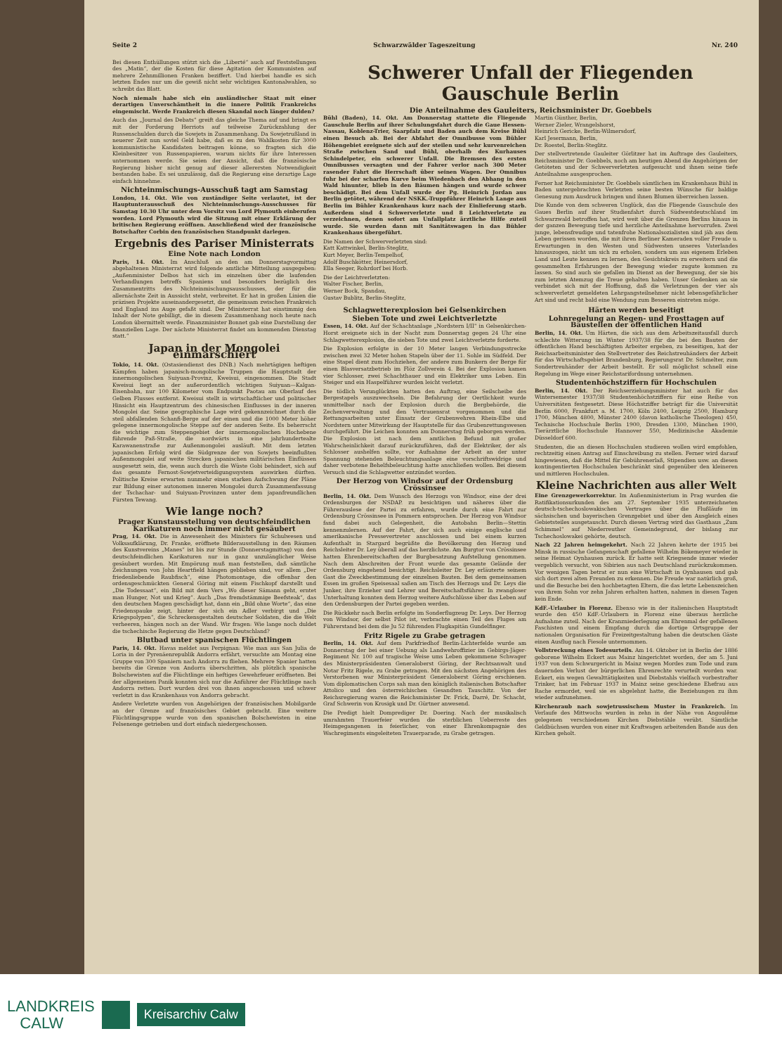Seite 2 Schwarzwälder Tageszeitung Nr. 240
Bei diesen Enthüllungen stützt sich die „Liberté“ auch auf Feststellungen des „Matin“, der die Kosten für diese Agitation der Kommunisten auf mehrere Zehnmillionen Franken beziffert. Und hierbei handle es sich letzten Endes nur um die gewiß nicht sehr wichtigen Kantonalwahlen, so schreibt das Blatt.
Noch niemals habe sich ein ausländischer Staat mit einer derartigen Unverschämtheit in die innere Politik Frankreichs eingemischt. Werde Frankreich diesen Skandal noch länger dulden?
Auch das „Journal des Debats“ greift das gleiche Thema auf und bringt es mit der Forderung Herriots auf teilweise Zurückzahlung der Russenschulden durch die Sowjets in Zusammenhang. Da Sowjetrußland in neuerer Zeit nun soviel Geld habe, daß es zu den Wahlkosten für 3000 kommunistische Kandidaten beitragen könne, so fragten sich die Kleinbesitzer von Russenpapieren, warum nichts für ihre Interessen unternommen werde. Sie seien der Ansicht, daß die französische Regierung bisher nicht genug auf dieser allerersten Notwendigkeit bestanden habe. Es sei unzulässig, daß die Regierung eine derartige Lage einfach hinnehme.
Nichteinmischungs-Ausschuß tagt am Samstag
London, 14. Okt. Wie von zuständiger Seite verlautet, ist der Hauptunterausschuß des Nichteinmischungs-Ausschusses für Samstag 10.30 Uhr unter dem Vorsitz von Lord Plymouth einberufen worden. Lord Plymouth wird die Sitzung mit einer Erklärung der britischen Regierung eröffnen. Anschließend wird der französische Botschafter Corbin den französischen Standpunkt darlegen.
Ergebnis des Pariser Ministerrats
Eine Note nach London
Paris, 14. Okt. Im Anschluß an den am Donnerstagvormittag abgehaltenen Ministerrat wird folgende amtliche Mitteilung ausgegeben: „Außenminister Delbos hat sich im einzelnen über die laufenden Verhandlungen betreffs Spaniens und besonders bezüglich des Zusammentritts des Nichteinmischungsausschusses, der für die allernächste Zeit in Aussicht steht, verbreitet. Er hat in großen Linien die präzisen Projekte auseinandergesetzt, die gemeinsam zwischen Frankreich und England ins Auge gefaßt sind. Der Ministerrat hat einstimmig den Inhalt der Note gebilligt, die in diesem Zusammenhang noch heute nach London übermittelt werde. Finanzminister Bonnet gab eine Darstellung der finanziellen Lage. Der nächste Ministerrat findet am kommenden Dienstag statt.“
Japan in der Mongolei einmarschiert
Tokio, 14. Okt. (Ostasiendienst des DNB.) Nach mehrtägigen heftigen Kämpfen haben japanisch-mongolische Truppen die Hauptstadt der innermongolischen Suiyuan-Provinz, Kweisui, eingenommen. Die Stadt Kweisui liegt an der außerordentlich wichtigen Suiyuan—Kalgan-Eisenbahn, nur 100 Kilometer vom Endpunkt Paotau am Oberlauf des Gelben Flusses entfernt. Kweisui stellt in wirtschaftlicher und politischer Hinsicht ein Hauptzentrum des chinesischen Einflusses in der inneren Mongolei dar. Seine geographische Lage wird gekennzeichnet durch die steil abfallenden Schanfi-Berge auf der einen und die 1000 Meter höher gelegene innermongolische Steppe auf der anderen Seite. Es beherrscht die wichtige zum Steppengebiet der innermongolischen Hochebene führende Paß-Straße, die nordwärts in eine jahrhundertealte Karawanenstraße zur Außenmongolei ausläuft. Mit dem letzten japanischen Erfolg wird die Südgrenze der von Sowjets beeinflußten Außenmongolei auf weite Strecken japanischen militärischen Einflüssen ausgesetzt sein, die, wenn auch durch die Wüste Gobi behindert, sich auf das gesamte Fernost-Sowjetverteidigungssystem auswirken dürften. Politische Kreise erwarten nunmehr einen starken Aufschwung der Pläne zur Bildung einer autonomen inneren Mongolei durch Zusammenfassung der Tschachar- und Suiyuan-Provinzen unter dem japanfreundlichen Fürsten Tewang.
Wie lange noch?
Prager Kunstausstellung von deutschfeindlichen Karikaturen noch immer nicht gesäubert
Prag, 14. Okt. Die in Anwesenheit des Ministers für Schulwesen und Volksaufklärung, Dr. Franke, eröffnete Bilderausstellung in den Räumen des Kunstvereins „Manes“ ist bis zur Stunde (Donnerstagmittag) von den deutschfeindlichen Karikaturen nur in ganz unzulänglicher Weise gesäubert worden. Mit Empörung muß man feststellen, daß sämtliche Zeichnungen von John Heartfield hängen geblieben sind, vor allem „Der friedenliebende Raubfisch“, eine Photomontage, die offenbar den ordensgeschmückten General Göring mit einem Fischkopf darstellt und „Die Todessaat“, ein Bild mit dem Vers „Wo dieser Sämann geht, erntet man Hunger, Not und Krieg“. Auch „Das fremdstämmige Beefsteak“, das den deutschen Magen geschädigt hat, dann ein „Bild ohne Worte“, das eine Friedenspauke zeigt, hinter der sich ein Adler verbirgt und „Die Kriegspolypen“, die Schreckensgestalten deutscher Soldaten, die die Welt verheeren, hängen noch an der Wand. Wir fragen: Wie lange noch duldet die tschechische Regierung die Hetze gegen Deutschland?
Blutbad unter spanischen Flüchtlingen
Paris, 14. Okt. Havas meldet aus Perpignan: Wie man aus San Julia de Loria in der Pyrenäenrepublik Andorra erfährt, versuchte am Montag eine Gruppe von 300 Spaniern nach Andorra zu fliehen. Mehrere Spanier hatten bereits die Grenze von Andorra überschritten, als plötzlich spanische Bolschewisten auf die Flüchtlinge ein heftiges Gewehrfeuer eröffneten. Bei der allgemeinen Panik konnten sich nur die Anführer der Flüchtlinge nach Andorra retten. Dort wurden drei von ihnen angeschossen und schwer verletzt in das Krankenhaus von Andorra gebracht.
Andere Verletzte wurden von Angehörigen der französischen Mobilgarde an der Grenze auf französisches Gebiet gebracht. Eine weitere Flüchtlingsgruppe wurde von den spanischen Bolschewisten in eine Felsenenge getrieben und dort einfach niedergeschossen.
Schwerer Unfall der Fliegenden Gauschule Berlin
Die Anteilnahme des Gauleiters, Reichsminister Dr. Goebbels
Bühl (Baden), 14. Okt. Am Donnerstag stattete die Fliegende Gauschule Berlin auf ihrer Schulungsfahrt durch die Gaue Hessen-Nassau, Koblenz-Trier, Saarpfalz und Baden auch dem Kreise Bühl einen Besuch ab. Bei der Abfahrt der Omnibusse vom Bühler Höhengebiet ereignete sich auf der steilen und sehr kurvenreichen Straße zwischen Sand und Bühl, oberhalb des Kurhauses Schindelpeter, ein schwerer Unfall. Die Bremsen des ersten Omnibusses versagten und der Fahrer verlor nach 300 Meter rasender Fahrt die Herrschaft über seinen Wagen. Der Omnibus fuhr bei der scharfen Kurve beim Wiedenbach den Abhang in den Wald hinunter, blieb in den Bäumen hängen und wurde schwer beschädigt. Bei dem Unfall wurde der Pg. Heinrich Jordan aus Berlin getötet, während der NSKK.-Truppführer Heinrich Lange aus Berlin im Bühler Krankenhaus kurz nach der Einlieferung starb. Außerdem sind 4 Schwerverletzte und 8 Leichtverletzte zu verzeichnen, denen sofort am Unfallplatz ärztliche Hilfe zuteil wurde. Sie wurden dann mit Sanitätswagen in das Bühler Krankenhaus übergeführt.
Die Namen der Schwerverletzten sind:
Katt Kattwinkel, Berlin-Steglitz,
Kurt Meyer, Berlin-Tempelhof,
Adolf Buschkötter, Heinersdorf,
Ella Seeger, Rohrdorf bei Horb.
Die der Leichtverletzten:
Walter Fischer, Berlin,
Werner Bock, Spandau,
Gustav Bublitz, Berlin-Steglitz,
Martin Günther, Berlin,
Werner Zieler, Wrangelshorst,
Heinrich Gericke, Berlin-Wilmersdorf,
Karl Jesermann, Berlin,
Dr. Roestel, Berlin-Steglitz.
Der stellvertretende Gauleiter Görlitzer hat im Auftrage des Gauleiters, Reichsminister Dr. Goebbels, noch am heutigen Abend die Angehörigen der Getöteten und der Schwerverletzten aufgesucht und ihnen seine tiefe Anteilnahme ausgesprochen.
Ferner hat Reichsminister Dr. Goebbels sämtlichen im Krankenhaus Bühl in Baden untergebrachten Verletzten seine besten Wünsche für baldige Genesung zum Ausdruck bringen und ihnen Blumen überreichen lassen.
Die Kunde von dem schweren Unglück, das die Fliegende Gauschule des Gaues Berlin auf ihrer Studienfahrt durch Südwestdeutschland im Schwarzwald betroffen hat, wird weit über die Grenzen Berlins hinaus in der ganzen Bewegung tiefe und herzliche Anteilnahme hervorrufen. Zwei junge, lebensfreudige und tatenfrohe Nationalsozialisten sind jäh aus dem Leben gerissen worden, die mit ihren Berliner Kameraden voller Freude u. Erwartungen in den Westen und Südwesten unseres Vaterlandes hinauszogen, nicht um sich zu erholen, sondern um aus eigenem Erleben Land und Leute kennen zu lernen, den Gesichtskreis zu erweitern und die gesammelten Erfahrungen der Bewegung wieder zugute kommen zu lassen. So sind auch sie gefallen im Dienst an der Bewegung, der sie bis zum letzten Atemzug die Treue gehalten haben. Unser Gedenken an sie verbindet sich mit der Hoffnung, daß die Verletzungen der vier als schwerverletzt gemeldeten Lehrgangsteilnehmer nicht lebensgefährlicher Art sind und recht bald eine Wendung zum Besseren eintreten möge.
Schlagwetterexplosion bei Gelsenkirchen
Sieben Tote und zwei Leichtverletzte
Essen, 14. Okt. Auf der Schachtanlage „Nordstern I/II“ in Gelsenkirchen-Horst ereignete sich in der Nacht zum Donnerstag gegen 24 Uhr eine Schlagwetterexplosion, die sieben Tote und zwei Leichtverletzte forderte.
Die Explosion erfolgte in der 10 Meter langen Verbindungsstrecke zwischen zwei 32 Meter hohen Stapeln über der 11. Sohle im Südfeld. Der eine Stapel dient zum Hochziehen, der andere zum Bunkern der Berge für einen Blasversatzbetrieb im Flöz Zollverein 4. Bei der Explosion kamen vier Schlosser, zwei Schachthauer und ein Elektriker ums Leben. Ein Steiger und ein Haspelführer wurden leicht verletzt.
Die tödlich Verunglückten hatten den Auftrag, eine Seilscheibe des Bergestapels auszuwechseln. Die Befahrung der Oertlichkeit wurde unmittelbar nach der Explosion durch die Bergbehörde, die Zechenverwaltung und den Vertrauensrat vorgenommen und die Rettungsarbeiten unter Einsatz der Grubenwehren Rhein-Elbe und Nordstern unter Mitwirkung der Hauptstelle für das Grubenrettungswesen durchgeführt. Die Leichen konnten am Donnerstag früh geborgen werden. Die Explosion ist nach dem amtlichen Befund mit großer Wahrscheinlichkeit darauf zurückzuführen, daß der Elektriker, der als Schlosser aushelfen sollte, vor Aufnahme der Arbeit an der unter Spannung stehenden Beleuchtungsanlage eine vorschriftswidrige und daher verbotene Behelfsbeleuchtung hatte anschließen wollen. Bei diesem Versuch sind die Schlagwetter entzündet worden.
Der Herzog von Windsor auf der Ordensburg Crössinsee
Berlin, 14. Okt. Dem Wunsch des Herzogs von Windsor, eine der drei Ordensburgen der NSDAP. zu besichtigen und näheres über die Führerauslese der Partei zu erfahren, wurde durch eine Fahrt zur Ordensburg Crössinsee in Pommern entsprochen. Der Herzog von Windsor fand dabei auch Gelegenheit, die Autobahn Berlin—Stettin kennenzulernen. Auf der Fahrt, der sich auch einige englische und amerikanische Pressevertreter anschlossen und bei einem kurzen Aufenthalt in Stargard begrüßte die Bevölkerung den Herzog und Reichsleiter Dr. Ley überall auf das herzlichste. Am Burgtor von Crössinsee hatten Ehrenbereitschaften der Burgbesatzung Aufstellung genommen. Nach dem Abschreiten der Front wurde das gesamte Gelände der Ordensburg eingehend besichtigt. Reichsleiter Dr. Ley erläuterte seinem Gast die Zweckbestimmung der einzelnen Bauten. Bei dem gemeinsamen Essen im großen Speisesaal saßen am Tisch des Herzogs und Dr. Leys die Junker, ihre Erzieher und Lehrer und Bereitschaftsführer. In zwangloser Unterhaltung konnten dem Herzog weitere Aufschlüsse über das Leben auf den Ordensburgen der Partei gegeben werden.
Die Rückkehr nach Berlin erfolgte im Sonderflugzeug Dr. Leys. Der Herzog von Windsor, der selbst Pilot ist, verbrachte einen Teil des Fluges am Führerstand bei dem die Ju 52 führenden Flugkapitän Gundelfinger.
Fritz Rigele zu Grabe getragen
Berlin, 14. Okt. Auf dem Parkfriedhof Berlin-Lichterfelde wurde am Donnerstag der bei einer Uebung als Landwehroffizier im Gebirgs-Jäger-Regiment Nr. 100 auf tragische Weise ums Leben gekommene Schwager des Ministerpräsidenten Generaloberst Göring, der Rechtsanwalt und Notar Fritz Rigele, zu Grabe getragen. Mit den nächsten Angehörigen des Verstorbenen war Ministerpräsident Generaloberst Göring erschienen. Vom diplomatischen Corps sah man den königlich italienischen Botschafter Attolico und den österreichischen Gesandten Tauschitz. Von der Reichsregierung waren die Reichsminister Dr. Frick, Darré, Dr. Schacht, Graf Schwerin von Krosigk und Dr. Gürtner anwesend.
Die Predigt hielt Domprediger Dr. Doering. Nach der musikalisch umrahmten Trauerfeier wurden die sterblichen Ueberreste des Heimgegangenen in feierlicher, von einer Ehrenkompagnie des Wachregiments eingeleiteten Trauerparade, zu Grabe getragen.
Härten werden beseitigt
Lohnregelung an Regen- und Frosttagen auf Baustellen der öffentlichen Hand
Berlin, 14. Okt. Um Härten, die sich aus dem Arbeitszeitausfall durch schlechte Witterung im Winter 1937/38 für die bei den Bauten der öffentlichen Hand beschäftigten Arbeiter ergeben, zu beseitigen, hat der Reichsarbeitsminister den Stellvertreter des Reichstreuhänders der Arbeit für das Wirtschaftsgebiet Brandenburg, Regierungsrat Dr. Schmelter, zum Sondertreuhänder der Arbeit bestellt. Er soll möglichst schnell eine Regelung im Wege einer Reichstarifordnung unternehmen.
Studentenhöchstziffern für Hochschulen
Berlin, 14. Okt. Der Reichserziehungsminister hat auch für das Wintersemester 1937/38 Studentenhöchstziffern für eine Reihe von Universitäten festgesetzt. Diese Höchstziffer beträgt für die Universität Berlin 6000, Frankfurt a. M. 1700, Köln 2400, Leipzig 2500, Hamburg 1700, München 4800, Münster 2400 (davon katholische Theologen) 450, Technische Hochschule Berlin 1900, Dresden 1300, München 1900, Tierärztliche Hochschule Hannover 550, Medizinische Akademie Düsseldorf 600.
Studenten, die an diesen Hochschulen studieren wollen wird empfohlen, rechtzeitig einen Antrag auf Einschreibung zu stellen. Ferner wird darauf hingewiesen, daß die Mittel für Gebührenerlaß, Stipendien usw. an diesen kontingentierten Hochschulen beschränkt sind gegenüber den kleineren und mittleren Hochschulen.
Kleine Nachrichten aus aller Welt
Eine Grenzgewerkorrektur. Im Außenministerium in Prag wurden die Ratifikationsurkunden des am 27. September 1935 unterzeichneten deutsch-tschechoslowakischen Vertrages über die Flußläufe im sächsischen und bayerischen Grenzgebiet und über den Ausgleich eines Gebietsteiles ausgetauscht. Durch diesen Vertrag wird das Gasthaus „Zum Schimmel“ auf Niederreuther Gemeindegrund, der bislang zur Tschechoslowakei gehörte, deutsch.
Nach 22 Jahren heimgekehrt. Nach 22 Jahren kehrte der 1915 bei Minsk in russische Gefangenschaft gefallene Wilhelm Bökemeyer wieder in seine Heimat Oynhausen zurück. Er hatte seit Kriegsende immer wieder vergeblich versucht, von Sibirien aus nach Deutschland zurückzukommen. Vor wenigen Tagen betrat er nun eine Wirtschaft in Oynhausen und gab sich dort zwei alten Freunden zu erkennen. Die Freude war natürlich groß, und die Besuche bei den hochbetagten Eltern, die das letzte Lebenszeichen von ihrem Sohn vor zehn Jahren erhalten hatten, nahmen in diesen Tagen kein Ende.
KdF.-Urlauber in Florenz. Ebenso wie in der italienischen Hauptstadt wurde den 450 KdF.-Urlaubern in Florenz eine überaus herzliche Aufnahme zuteil. Nach der Kranzniederlegung am Ehrenmal der gefallenen Faschisten und einem Empfang durch die dortige Ortsgruppe der nationalen Organisation für Freizeitgestaltung haben die deutschen Gäste einen Ausflug nach Fiesole unternommen.
Vollstreckung eines Todesurteils. Am 14. Oktober ist in Berlin der 1886 geborene Wilhelm Eckert aus Mainz hingerichtet worden, der am 5. Juni 1937 von dem Schwurgericht in Mainz wegen Mordes zum Tode und zum dauernden Verlust der bürgerlichen Ehrenrechte verurteilt worden war. Eckert, ein wegen Gewalttätigkeiten und Diebstahls vielfach vorbestrafter Trinker, hat im Februar 1937 in Mainz seine geschiedene Ehefrau aus Rache ermordet, weil sie es abgelehnt hatte, die Beziehungen zu ihm wieder aufzunehmen.
Kirchenraub nach sowjetrussischem Muster in Frankreich. Im Verlaufe des Mittwochs wurden in zehn in der Nähe von Angoulême gelegenen verschiedenen Kirchen Diebstähle verübt. Sämtliche Geldbüchsen wurden von einer mit Kraftwagen arbeitenden Bande aus den Kirchen geholt.
LANDKREIS
CALW
Kreisarchiv Calw